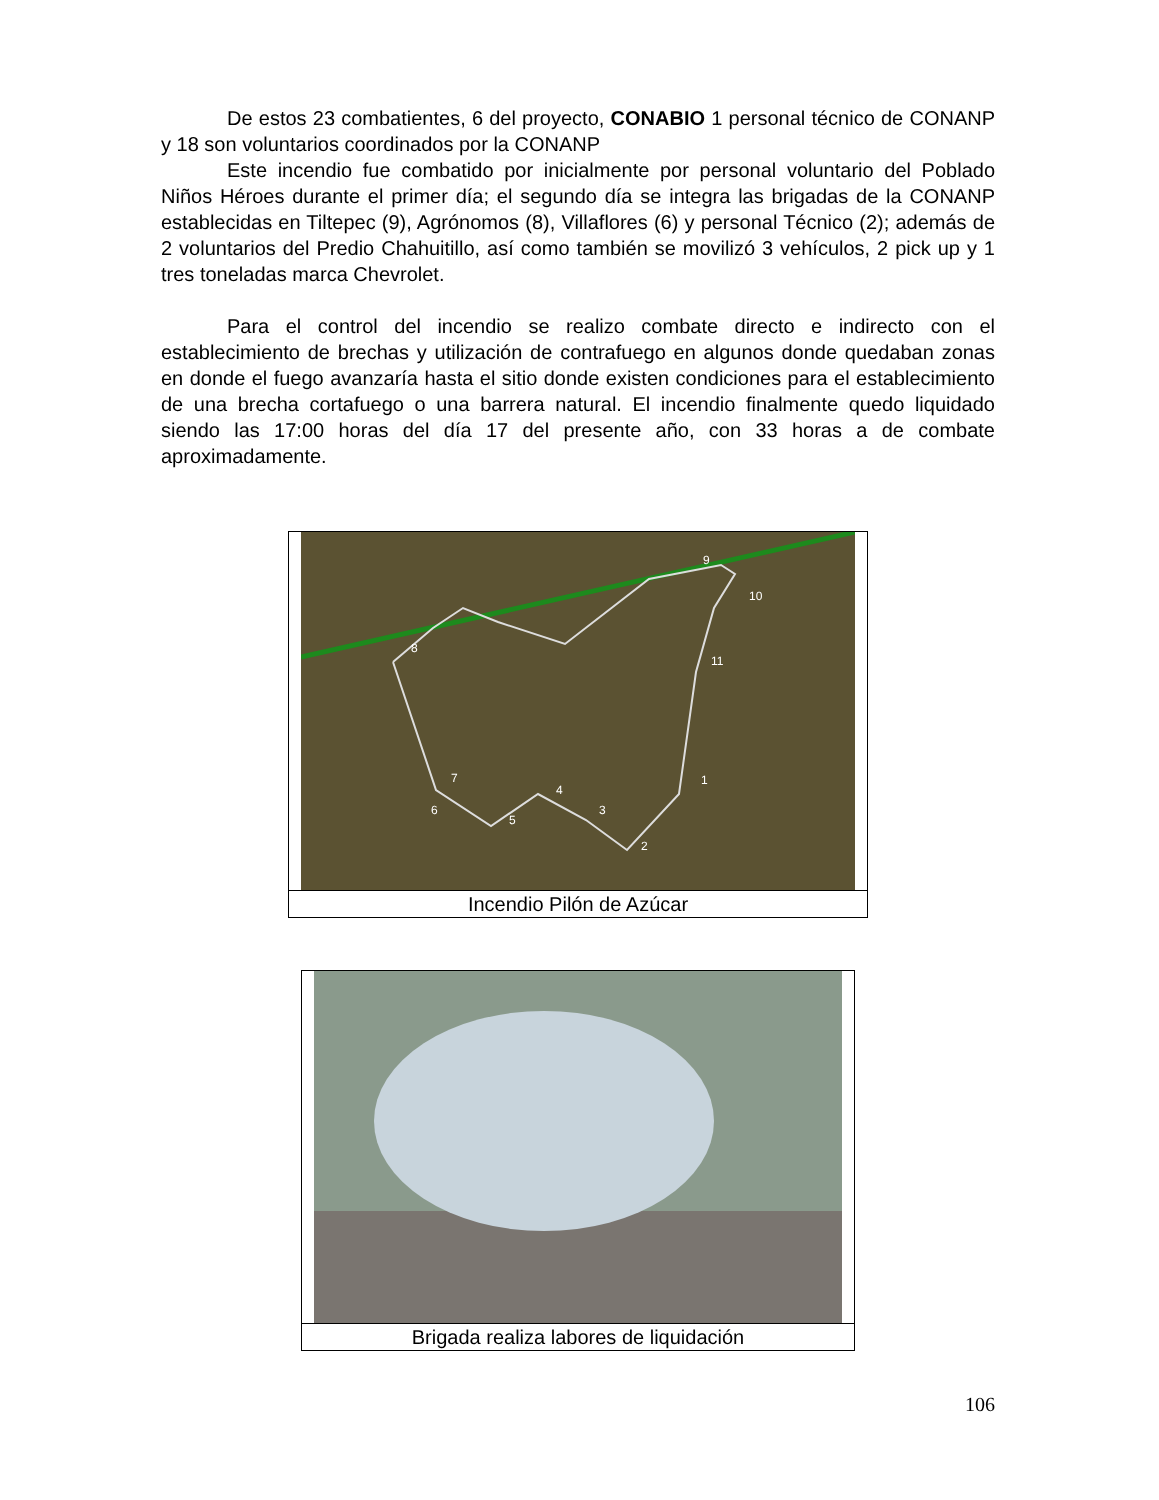De estos 23 combatientes, 6 del proyecto, CONABIO 1 personal técnico de CONANP y 18 son voluntarios coordinados por la CONANP
Este incendio fue combatido por inicialmente por personal voluntario del Poblado Niños Héroes durante el primer día; el segundo día se integra las brigadas de la CONANP establecidas en Tiltepec (9), Agrónomos (8), Villaflores (6) y personal Técnico (2); además de 2 voluntarios del Predio Chahuitillo, así como también se movilizó 3 vehículos, 2 pick up y 1 tres toneladas marca Chevrolet.
Para el control del incendio se realizo combate directo e indirecto con el establecimiento de brechas y utilización de contrafuego en algunos donde quedaban zonas en donde el fuego avanzaría hasta el sitio donde existen condiciones para el establecimiento de una brecha cortafuego o una barrera natural. El incendio finalmente quedo liquidado siendo las 17:00 horas del día 17 del presente año, con 33 horas a de combate aproximadamente.
1
2
3
4
5
6
7
8
9
10
11
Incendio Pilón de Azúcar
Brigada realiza labores de liquidación
106